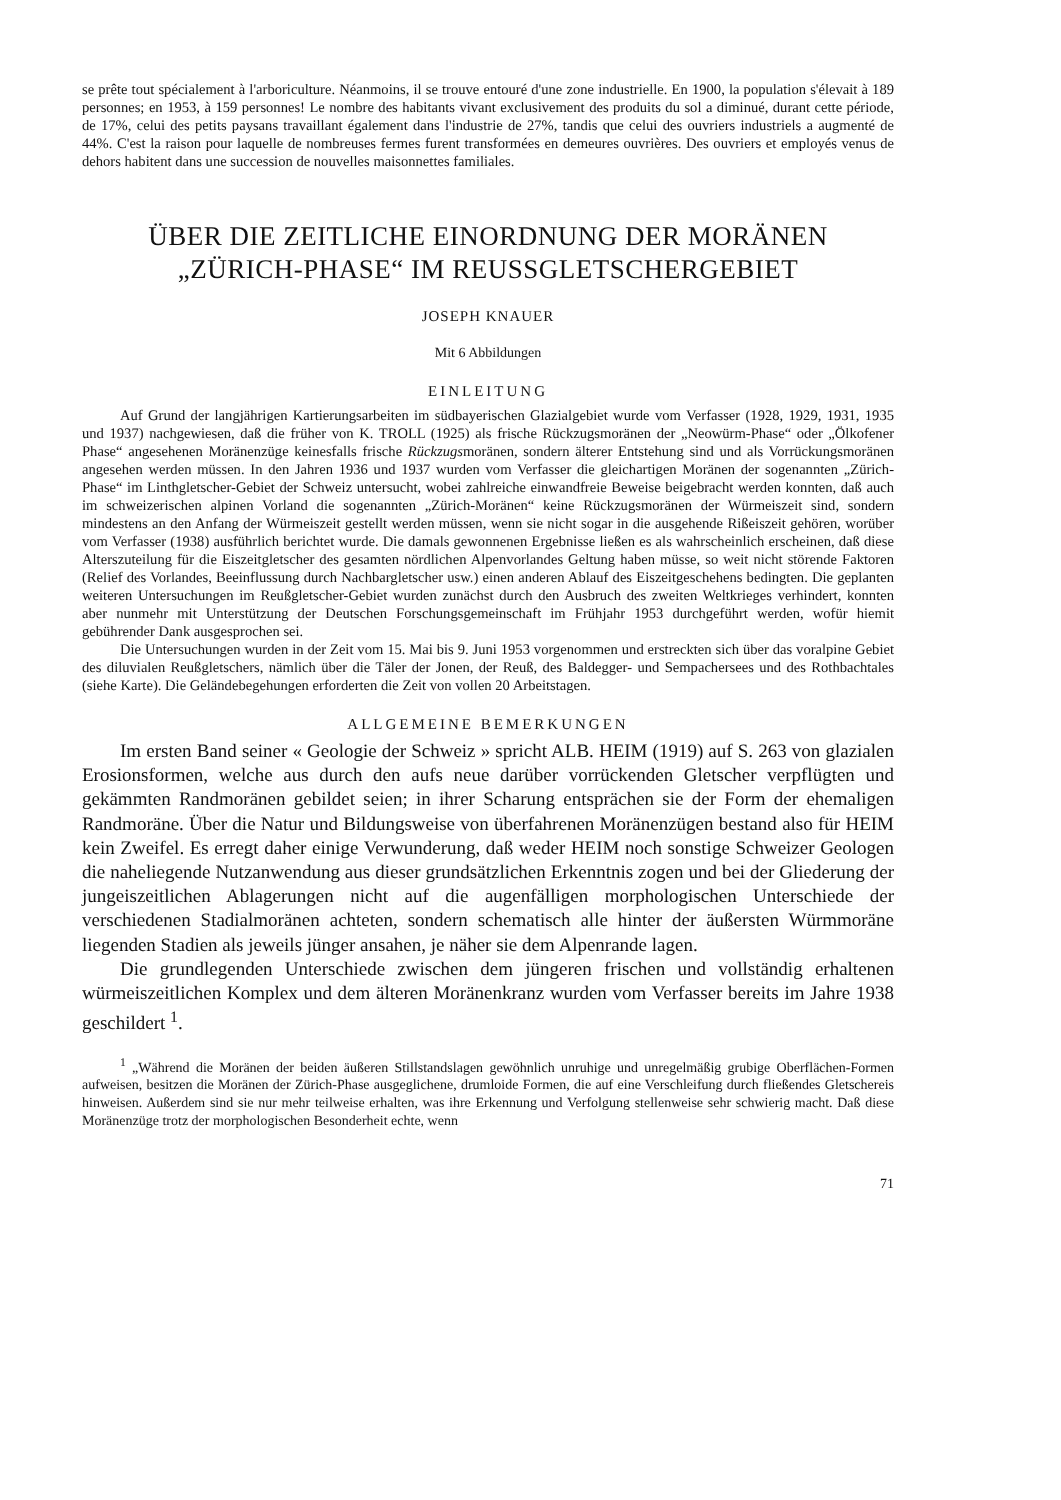se prête tout spécialement à l'arboriculture. Néanmoins, il se trouve entouré d'une zone industrielle. En 1900, la population s'élevait à 189 personnes; en 1953, à 159 personnes! Le nombre des habitants vivant exclusivement des produits du sol a diminué, durant cette période, de 17%, celui des petits paysans travaillant également dans l'industrie de 27%, tandis que celui des ouvriers industriels a augmenté de 44%. C'est la raison pour laquelle de nombreuses fermes furent transformées en demeures ouvrières. Des ouvriers et employés venus de dehors habitent dans une succession de nouvelles maisonnettes familiales.
ÜBER DIE ZEITLICHE EINORDNUNG DER MORÄNEN
„ZÜRICH-PHASE“ IM REUSSGLETSCHERGEBIET
JOSEPH KNAUER
Mit 6 Abbildungen
EINLEITUNG
Auf Grund der langjährigen Kartierungsarbeiten im südbayerischen Glazialgebiet wurde vom Verfasser (1928, 1929, 1931, 1935 und 1937) nachgewiesen, daß die früher von K. TROLL (1925) als frische Rückzugsmoränen der „Neowürm-Phase“ oder „Ölkofener Phase“ angesehenen Moränenzüge keinesfalls frische Rückzugsmoränen, sondern älterer Entstehung sind und als Vorrückungsmoränen angesehen werden müssen. In den Jahren 1936 und 1937 wurden vom Verfasser die gleichartigen Moränen der sogenannten „Zürich-Phase“ im Linthgletscher-Gebiet der Schweiz untersucht, wobei zahlreiche einwandfreie Beweise beigebracht werden konnten, daß auch im schweizerischen alpinen Vorland die sogenannten „Zürich-Moränen“ keine Rückzugsmoränen der Würmeiszeit sind, sondern mindestens an den Anfang der Würmeiszeit gestellt werden müssen, wenn sie nicht sogar in die ausgehende Rißeiszeit gehören, worüber vom Verfasser (1938) ausführlich berichtet wurde. Die damals gewonnenen Ergebnisse ließen es als wahrscheinlich erscheinen, daß diese Alterszuteilung für die Eiszeitgletscher des gesamten nördlichen Alpenvorlandes Geltung haben müsse, so weit nicht störende Faktoren (Relief des Vorlandes, Beeinflussung durch Nachbargletscher usw.) einen anderen Ablauf des Eiszeitgeschehens bedingten. Die geplanten weiteren Untersuchungen im Reußgletscher-Gebiet wurden zunächst durch den Ausbruch des zweiten Weltkrieges verhindert, konnten aber nunmehr mit Unterstützung der Deutschen Forschungsgemeinschaft im Frühjahr 1953 durchgeführt werden, wofür hiemit gebührender Dank ausgesprochen sei.
Die Untersuchungen wurden in der Zeit vom 15. Mai bis 9. Juni 1953 vorgenommen und erstreckten sich über das voralpine Gebiet des diluvialen Reußgletschers, nämlich über die Täler der Jonen, der Reuß, des Baldegger- und Sempachersees und des Rothbachtales (siehe Karte). Die Geländebegehungen erforderten die Zeit von vollen 20 Arbeitstagen.
ALLGEMEINE BEMERKUNGEN
Im ersten Band seiner « Geologie der Schweiz » spricht ALB. HEIM (1919) auf S. 263 von glazialen Erosionsformen, welche aus durch den aufs neue darüber vorrückenden Gletscher verpflügten und gekämmten Randmoränen gebildet seien; in ihrer Scharung entsprächen sie der Form der ehemaligen Randmoräne. Über die Natur und Bildungsweise von überfahrenen Moränenzügen bestand also für HEIM kein Zweifel. Es erregt daher einige Verwunderung, daß weder HEIM noch sonstige Schweizer Geologen die naheliegende Nutzanwendung aus dieser grundsätzlichen Erkenntnis zogen und bei der Gliederung der jungeiszeitlichen Ablagerungen nicht auf die augenfälligen morphologischen Unterschiede der verschiedenen Stadialmoränen achteten, sondern schematisch alle hinter der äußersten Würmmoräne liegenden Stadien als jeweils jünger ansahen, je näher sie dem Alpenrande lagen.
Die grundlegenden Unterschiede zwischen dem jüngeren frischen und vollständig erhaltenen würmeiszeitlichen Komplex und dem älteren Moränenkranz wurden vom Verfasser bereits im Jahre 1938 geschildert <sup>1</sup>.
<sup>1</sup> „Während die Moränen der beiden äußeren Stillstandslagen gewöhnlich unruhige und unregelmäßig grubige Oberflächen-Formen aufweisen, besitzen die Moränen der Zürich-Phase ausgeglichene, drumloide Formen, die auf eine Verschleifung durch fließendes Gletschereis hinweisen. Außerdem sind sie nur mehr teilweise erhalten, was ihre Erkennung und Verfolgung stellenweise sehr schwierig macht. Daß diese Moränenzüge trotz der morphologischen Besonderheit echte, wenn
71